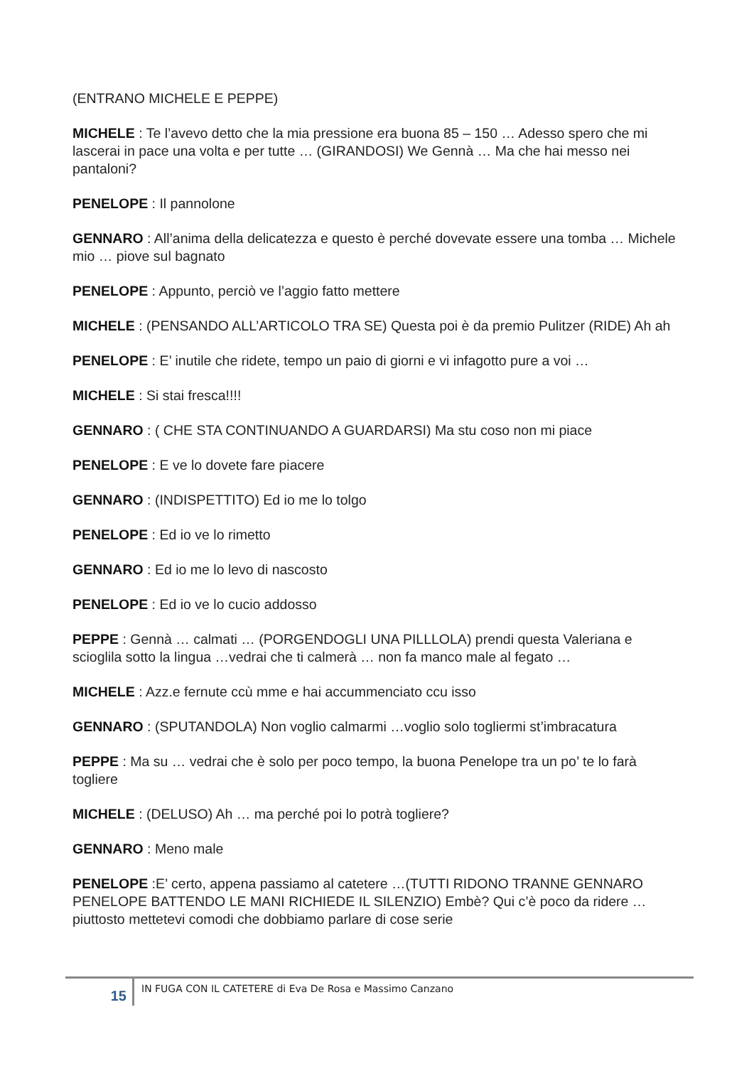(ENTRANO MICHELE E PEPPE)
MICHELE : Te l’avevo detto che la mia pressione era buona 85 – 150 … Adesso spero che mi lascerai in pace una volta e per tutte … (GIRANDOSI) We Gennà … Ma che hai messo nei pantaloni?
PENELOPE : Il pannolone
GENNARO : All’anima della delicatezza e questo è perché dovevate essere una tomba … Michele mio … piove sul bagnato
PENELOPE : Appunto, perciò ve l’aggio fatto mettere
MICHELE : (PENSANDO ALL’ARTICOLO TRA SE) Questa poi è da premio Pulitzer (RIDE) Ah ah
PENELOPE : E’ inutile che ridete, tempo un paio di giorni e vi infagotto pure a voi …
MICHELE : Si stai fresca!!!!
GENNARO : ( CHE STA CONTINUANDO A GUARDARSI) Ma stu coso non mi piace
PENELOPE : E ve lo dovete fare piacere
GENNARO : (INDISPETTITO) Ed io me lo tolgo
PENELOPE : Ed io ve lo rimetto
GENNARO : Ed io me lo levo di nascosto
PENELOPE : Ed io ve lo cucio addosso
PEPPE : Gennà … calmati … (PORGENDOGLI UNA PILLLOLA) prendi questa Valeriana e scioglila sotto la lingua …vedrai che ti calmerà … non fa manco male al fegato …
MICHELE : Azz.e fernute ccù mme e hai accummenciato ccu isso
GENNARO : (SPUTANDOLA) Non voglio calmarmi …voglio solo togliermi st’imbracatura
PEPPE : Ma su … vedrai che è solo per poco tempo, la buona Penelope tra un po’ te lo farà togliere
MICHELE : (DELUSO) Ah … ma perché poi lo potrà togliere?
GENNARO : Meno male
PENELOPE :E’ certo, appena passiamo al catetere …(TUTTI RIDONO TRANNE GENNARO PENELOPE BATTENDO LE MANI RICHIEDE IL SILENZIO) Embè? Qui c’è poco da ridere … piuttosto mettetevi comodi che dobbiamo parlare di cose serie
15
IN FUGA CON IL CATETERE di Eva De Rosa e Massimo Canzano